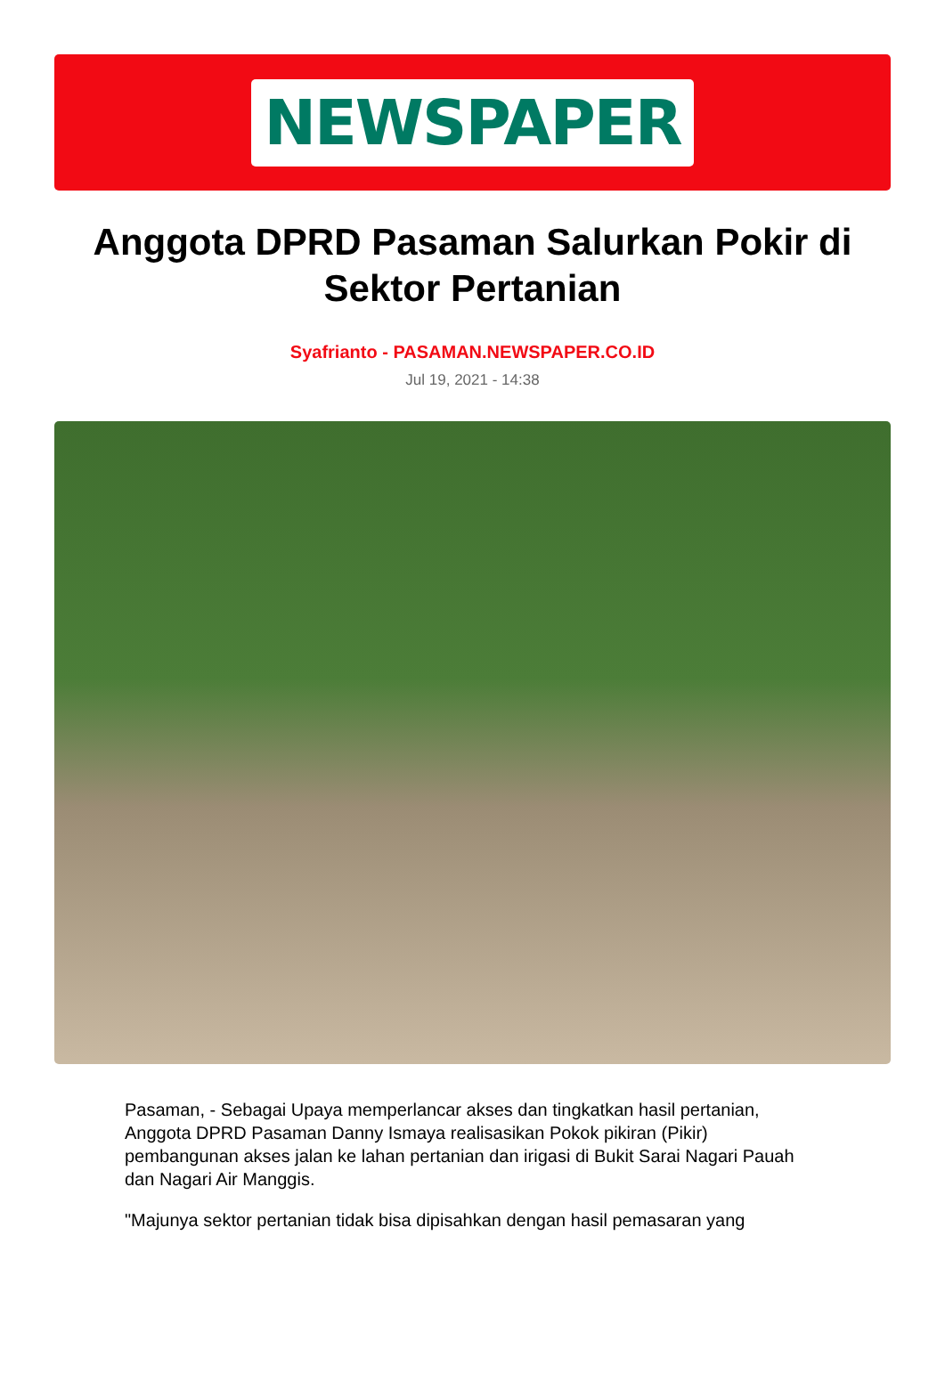NEWSPAPER
Anggota DPRD Pasaman Salurkan Pokir di Sektor Pertanian
Syafrianto - PASAMAN.NEWSPAPER.CO.ID
Jul 19, 2021 - 14:38
Pasaman, - Sebagai Upaya memperlancar akses dan tingkatkan hasil pertanian, Anggota DPRD Pasaman Danny Ismaya realisasikan Pokok pikiran (Pikir) pembangunan akses jalan ke lahan pertanian dan irigasi di Bukit Sarai Nagari Pauah dan Nagari Air Manggis.
"Majunya sektor pertanian tidak bisa dipisahkan dengan hasil pemasaran yang